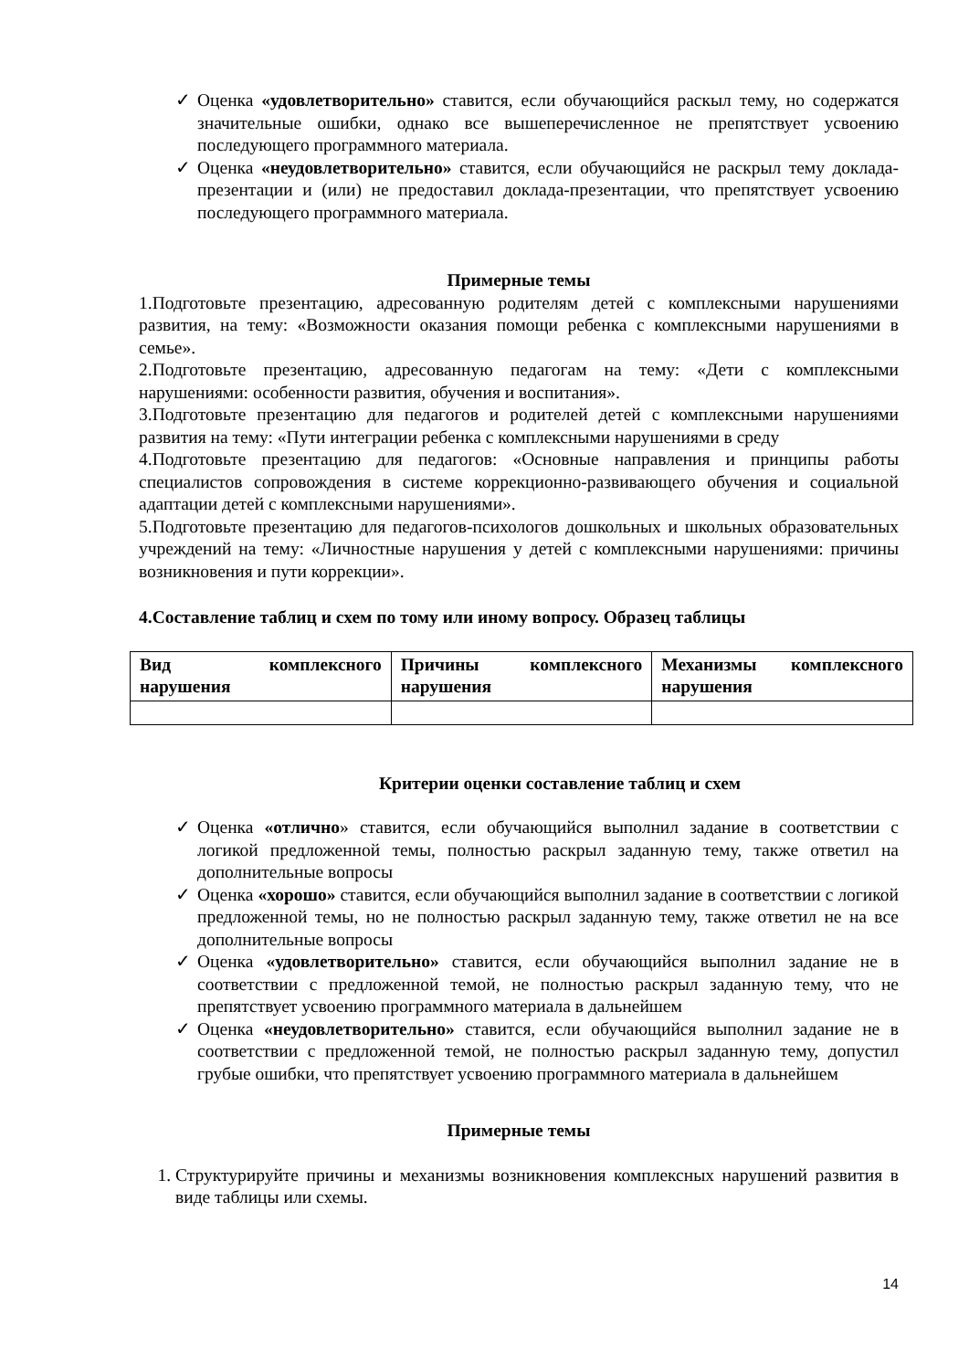✓ Оценка «удовлетворительно» ставится, если обучающийся раскыл тему, но содержатся значительные ошибки, однако все вышеперечисленное не препятствует усвоению последующего программного материала.
✓ Оценка «неудовлетворительно» ставится, если обучающийся не раскрыл тему доклада-презентации и (или) не предоставил доклада-презентации, что препятствует усвоению последующего программного материала.
Примерные темы
1.Подготовьте презентацию, адресованную родителям детей с комплексными нарушениями развития, на тему: «Возможности оказания помощи ребенка с комплексными нарушениями в семье».
2.Подготовьте презентацию, адресованную педагогам на тему: «Дети с комплексными нарушениями: особенности развития, обучения и воспитания».
3.Подготовьте презентацию для педагогов и родителей детей с комплексными нарушениями развития на тему: «Пути интеграции ребенка с комплексными нарушениями в среду
4.Подготовьте презентацию для педагогов: «Основные направления и принципы работы специалистов сопровождения в системе коррекционно-развивающего обучения и социальной адаптации детей с комплексными нарушениями».
5.Подготовьте презентацию для педагогов-психологов дошкольных и школьных образовательных учреждений на тему: «Личностные нарушения у детей с комплексными нарушениями: причины возникновения и пути коррекции».
4.Составление таблиц и схем по тому или иному вопросу. Образец таблицы
| Вид комплексного нарушения | Причины комплексного нарушения | Механизмы комплексного нарушения |
Критерии оценки составление таблиц и схем
✓ Оценка «отлично» ставится, если обучающийся выполнил задание в соответствии с логикой предложенной темы, полностью раскрыл заданную тему, также ответил на дополнительные вопросы
✓ Оценка «хорошо» ставится, если обучающийся выполнил задание в соответствии с логикой предложенной темы, но не полностью раскрыл заданную тему, также ответил не на все дополнительные вопросы
✓ Оценка «удовлетворительно» ставится, если обучающийся выполнил задание не в соответствии с предложенной темой, не полностью раскрыл заданную тему, что не препятствует усвоению программного материала в дальнейшем
✓ Оценка «неудовлетворительно» ставится, если обучающийся выполнил задание не в соответствии с предложенной темой, не полностью раскрыл заданную тему, допустил грубые ошибки, что препятствует усвоению программного материала в дальнейшем
Примерные темы
1. Структурируйте причины и механизмы возникновения комплексных нарушений развития в виде таблицы или схемы.
14